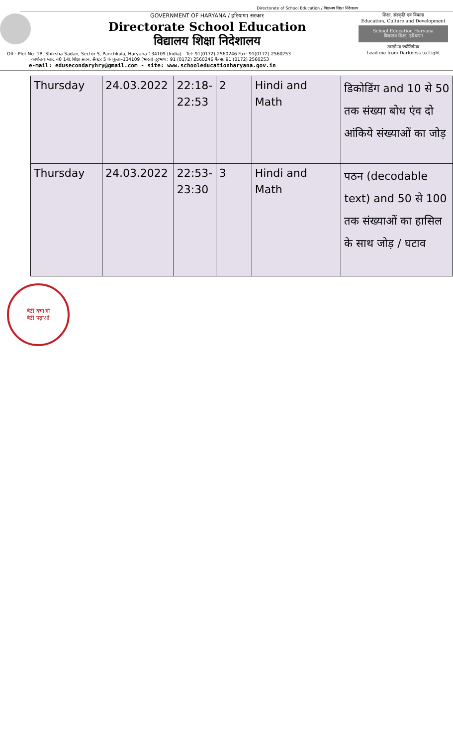Directorate of School Education / विद्यालय शिक्षा निदेशालय
GOVERNMENT OF HARYANA / हरियाणा सरकार
Directorate School Education
विद्यालय शिक्षा निदेशालय
शिक्षा, संस्कृति एवं विकास
Education, Culture and Development
School Education Haryana
विद्यालय शिक्षा, हरियाणा
तमसो मा ज्योतिर्गमय
Lead me from Darkness to Light
Off.: Plot No. 1B, Shiksha Sadan, Sector 5, Panchkula, Haryana 134109 (India) - Tel: 91(0172)-2560246 Fax: 91(0172)-2560253
कार्यालयः प्लाट न0 1बी, शिक्षा सदन, सैक्टर 5 पंचकुला–134109 (भारत) दूरभाष : 91 (0172) 2560246 फैक्सः 91 (0172) 2560253
e-mail: edusecondaryhry@gmail.com - site: www.schooleducationharyana.gov.in
| Thursday | 24.03.2022 | 22:18- 22:53 | 2 | Hindi and Math | डिकोडिंग and 10 से 50 तक संख्या बोध एंव दो आंकिये संख्याओं का जोड़ |
| Thursday | 24.03.2022 | 22:53- 23:30 | 3 | Hindi and Math | पठन (decodable text) and 50 से 100 तक संख्याओं का हासिल के साथ जोड़ / घटाव |
बेटी बचाओ
बेटी पढ़ाओ